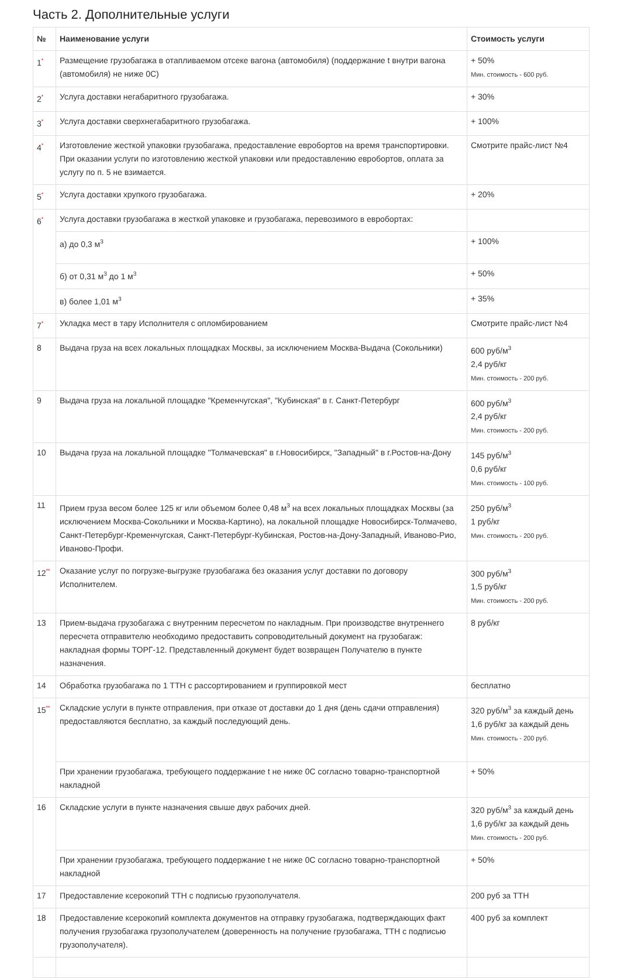Часть 2. Дополнительные услуги
| № | Наименование услуги | Стоимость услуги |
| --- | --- | --- |
| 1<sup>*</sup> | Размещение грузобагажа в отапливаемом отсеке вагона (автомобиля) (поддержание t внутри вагона (автомобиля) не ниже 0С) | + 50% Мин. стоимость - 600 руб. |
| 2<sup>*</sup> | Услуга доставки негабаритного грузобагажа. | + 30% |
| 3<sup>*</sup> | Услуга доставки сверхнегабаритного грузобагажа. | + 100% |
| 4<sup>*</sup> | Изготовление жесткой упаковки грузобагажа, предоставление евробортов на время транспортировки. При оказании услуги по изготовлению жесткой упаковки или предоставлению евробортов, оплата за услугу по п. 5 не взимается. | Смотрите прайс-лист №4 |
| 5<sup>*</sup> | Услуга доставки хрупкого грузобагажа. | + 20% |
| 6<sup>*</sup> | Услуга доставки грузобагажа в жесткой упаковке и грузобагажа, перевозимого в евробортах: | |
| | а) до 0,3 м<sup>3</sup> | + 100% |
| | б) от 0,31 м<sup>3</sup> до 1 м<sup>3</sup> | + 50% |
| | в) более 1,01 м<sup>3</sup> | + 35% |
| 7<sup>*</sup> | Укладка мест в тару Исполнителя с опломбированием | Смотрите прайс-лист №4 |
| 8 | Выдача груза на всех локальных площадках Москвы, за исключением Москва-Выдача (Сокольники) | 600 руб/м<sup>3</sup> 2,4 руб/кг Мин. стоимость - 200 руб. |
| 9 | Выдача груза на локальной площадке "Кременчугская", "Кубинская" в г. Санкт-Петербург | 600 руб/м<sup>3</sup> 2,4 руб/кг Мин. стоимость - 200 руб. |
| 10 | Выдача груза на локальной площадке "Толмачевская" в г.Новосибирск, "Западный" в г.Ростов-на-Дону | 145 руб/м<sup>3</sup> 0,6 руб/кг Мин. стоимость - 100 руб. |
| 11 | Прием груза весом более 125 кг или объемом более 0,48 м<sup>3</sup> на всех локальных площадках Москвы (за исключением Москва-Сокольники и Москва-Картино), на локальной площадке Новосибирск-Толмачево, Санкт-Петербург-Кременчугская, Санкт-Петербург-Кубинская, Ростов-на-Дону-Западный, Иваново-Рио, Иваново-Профи. | 250 руб/м<sup>3</sup> 1 руб/кг Мин. стоимость - 200 руб. |
| 12<sup>**</sup> | Оказание услуг по погрузке-выгрузке грузобагажа без оказания услуг доставки по договору Исполнителем. | 300 руб/м<sup>3</sup> 1,5 руб/кг Мин. стоимость - 200 руб. |
| 13 | Прием-выдача грузобагажа с внутренним пересчетом по накладным. При производстве внутреннего пересчета отправителю необходимо предоставить сопроводительный документ на грузобагаж: накладная формы ТОРГ-12. Представленный документ будет возвращен Получателю в пункте назначения. | 8 руб/кг |
| 14 | Обработка грузобагажа по 1 ТТН с рассортированием и группировкой мест | бесплатно |
| 15<sup>**</sup> | Складские услуги в пункте отправления, при отказе от доставки до 1 дня (день сдачи отправления) предоставляются бесплатно, за каждый последующий день. | 320 руб/м<sup>3</sup> за каждый день 1,6 руб/кг за каждый день Мин. стоимость - 200 руб. |
| | При хранении грузобагажа, требующего поддержание t не ниже 0С согласно товарно-транспортной накладной | + 50% |
| 16 | Складские услуги в пункте назначения свыше двух рабочих дней. | 320 руб/м<sup>3</sup> за каждый день 1,6 руб/кг за каждый день Мин. стоимость - 200 руб. |
| | При хранении грузобагажа, требующего поддержание t не ниже 0С согласно товарно-транспортной накладной | + 50% |
| 17 | Предоставление ксерокопий ТТН с подписью грузополучателя. | 200 руб за ТТН |
| 18 | Предоставление ксерокопий комплекта документов на отправку грузобагажа, подтверждающих факт получения грузобагажа грузополучателем (доверенность на получение грузобагажа, ТТН с подписью грузополучателя). | 400 руб за комплект |